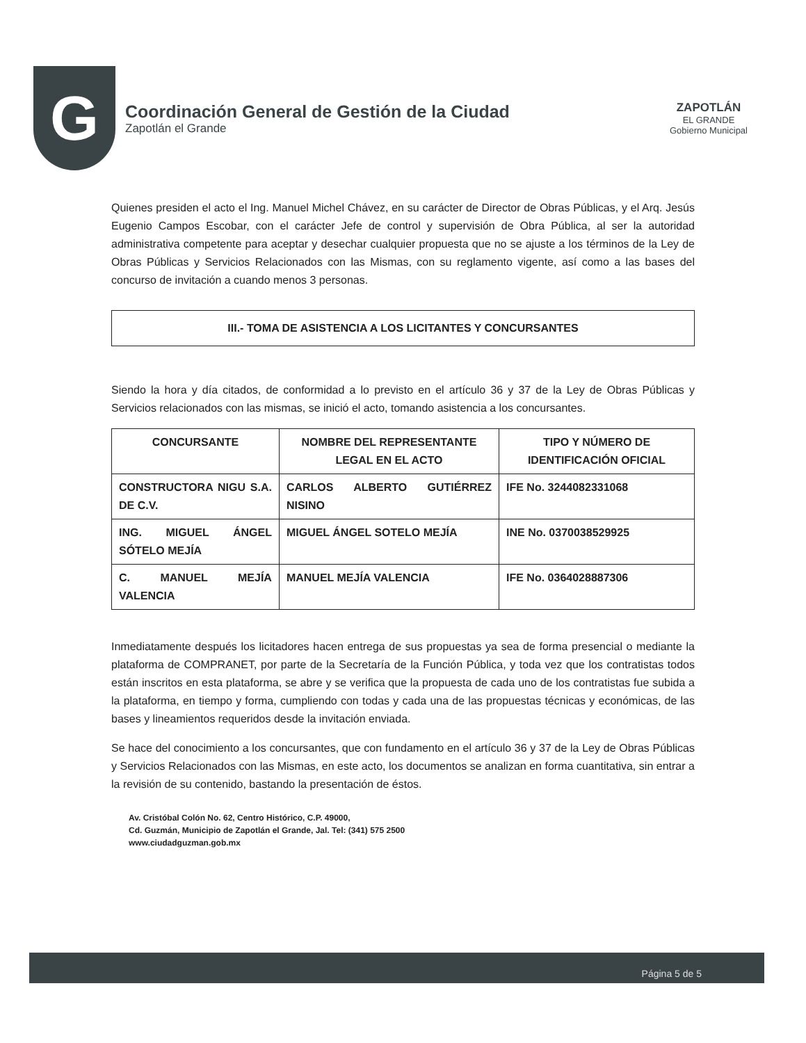G
Coordinación General de Gestión de la Ciudad
Zapotlán el Grande
ZAPOTLÁN
EL GRANDE
Gobierno Municipal
Quienes presiden el acto el Ing. Manuel Michel Chávez, en su carácter de Director de Obras Públicas, y el Arq. Jesús Eugenio Campos Escobar, con el carácter Jefe de control y supervisión de Obra Pública, al ser la autoridad administrativa competente para aceptar y desechar cualquier propuesta que no se ajuste a los términos de la Ley de Obras Públicas y Servicios Relacionados con las Mismas, con su reglamento vigente, así como a las bases del concurso de invitación a cuando menos 3 personas.
III.- TOMA DE ASISTENCIA A LOS LICITANTES Y CONCURSANTES
Siendo la hora y día citados, de conformidad a lo previsto en el artículo 36 y 37 de la Ley de Obras Públicas y Servicios relacionados con las mismas, se inició el acto, tomando asistencia a los concursantes.
| CONCURSANTE | NOMBRE DEL REPRESENTANTE LEGAL EN EL ACTO | TIPO Y NÚMERO DE IDENTIFICACIÓN OFICIAL |
| --- | --- | --- |
| CONSTRUCTORA NIGU S.A. DE C.V. | CARLOS ALBERTO GUTIÉRREZ NISINO | IFE No. 3244082331068 |
| ING. MIGUEL ÁNGEL SÓTELO MEJÍA | MIGUEL ÁNGEL SOTELO MEJÍA | INE No. 0370038529925 |
| C. MANUEL MEJÍA VALENCIA | MANUEL MEJÍA VALENCIA | IFE No. 0364028887306 |
Inmediatamente después los licitadores hacen entrega de sus propuestas ya sea de forma presencial o mediante la plataforma de COMPRANET, por parte de la Secretaría de la Función Pública, y toda vez que los contratistas todos están inscritos en esta plataforma, se abre y se verifica que la propuesta de cada uno de los contratistas fue subida a la plataforma, en tiempo y forma, cumpliendo con todas y cada una de las propuestas técnicas y económicas, de las bases y lineamientos requeridos desde la invitación enviada.
Se hace del conocimiento a los concursantes, que con fundamento en el artículo 36 y 37 de la Ley de Obras Públicas y Servicios Relacionados con las Mismas, en este acto, los documentos se analizan en forma cuantitativa, sin entrar a la revisión de su contenido, bastando la presentación de éstos.
Av. Cristóbal Colón No. 62, Centro Histórico, C.P. 49000,
Cd. Guzmán, Municipio de Zapotlán el Grande, Jal. Tel: (341) 575 2500
www.ciudadguzman.gob.mx
Página 5 de 5